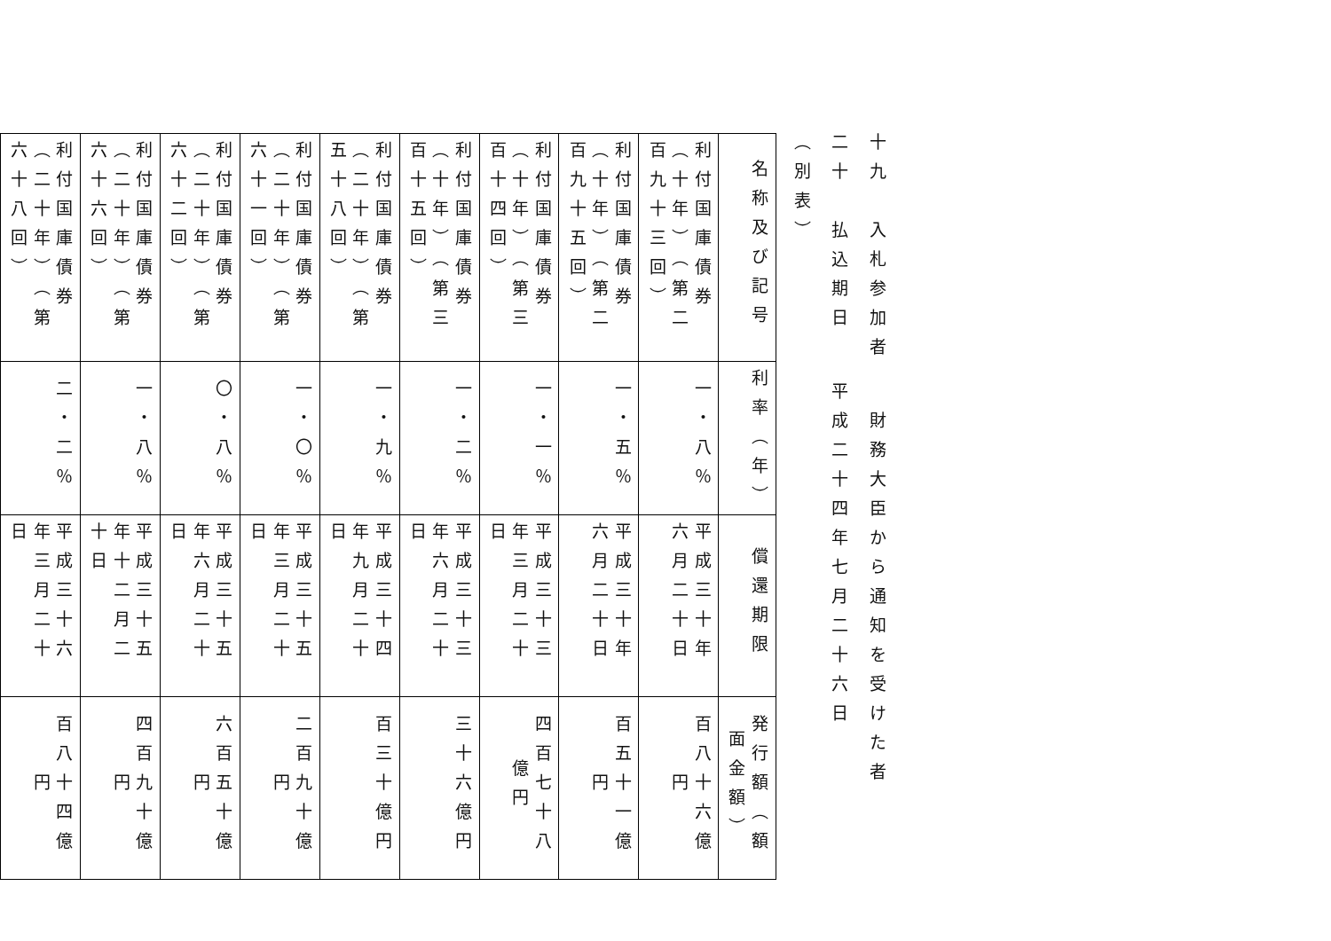十九　入札参加者 財務大臣から通知を受けた者
二十　払込期日 平成二十四年七月二十六日
（別表）
| 名称及び記号 | 利率（年） | 償還期限 | 発行額（額面金額） |
| --- | --- | --- | --- |
| 利付国庫債券（十年）（第二百九十三回） | 一・八％ | 平成三十年六月二十日 | 百八十六億円 |
| 利付国庫債券（十年）（第二百九十五回） | 一・五％ | 平成三十年六月二十日 | 百五十一億円 |
| 利付国庫債券（十年）（第三百十四回） | 一・一％ | 平成三十三年三月二十日 | 四百七十八億円 |
| 利付国庫債券（十年）（第三百十五回） | 一・二％ | 平成三十三年六月二十日 | 三十六億円 |
| 利付国庫債券（二十年）（第五十八回） | 一・九％ | 平成三十四年九月二十日 | 百三十億円 |
| 利付国庫債券（二十年）（第六十一回） | 一・〇％ | 平成三十五年三月二十日 | 二百九十億円 |
| 利付国庫債券（二十年）（第六十二回） | 〇・八％ | 平成三十五年六月二十日 | 六百五十億円 |
| 利付国庫債券（二十年）（第六十六回） | 一・八％ | 平成三十五年十二月二十日 | 四百九十億円 |
| 利付国庫債券（二十年）（第六十八回） | 二・二％ | 平成三十六年三月二十日 | 百八十四億円 |